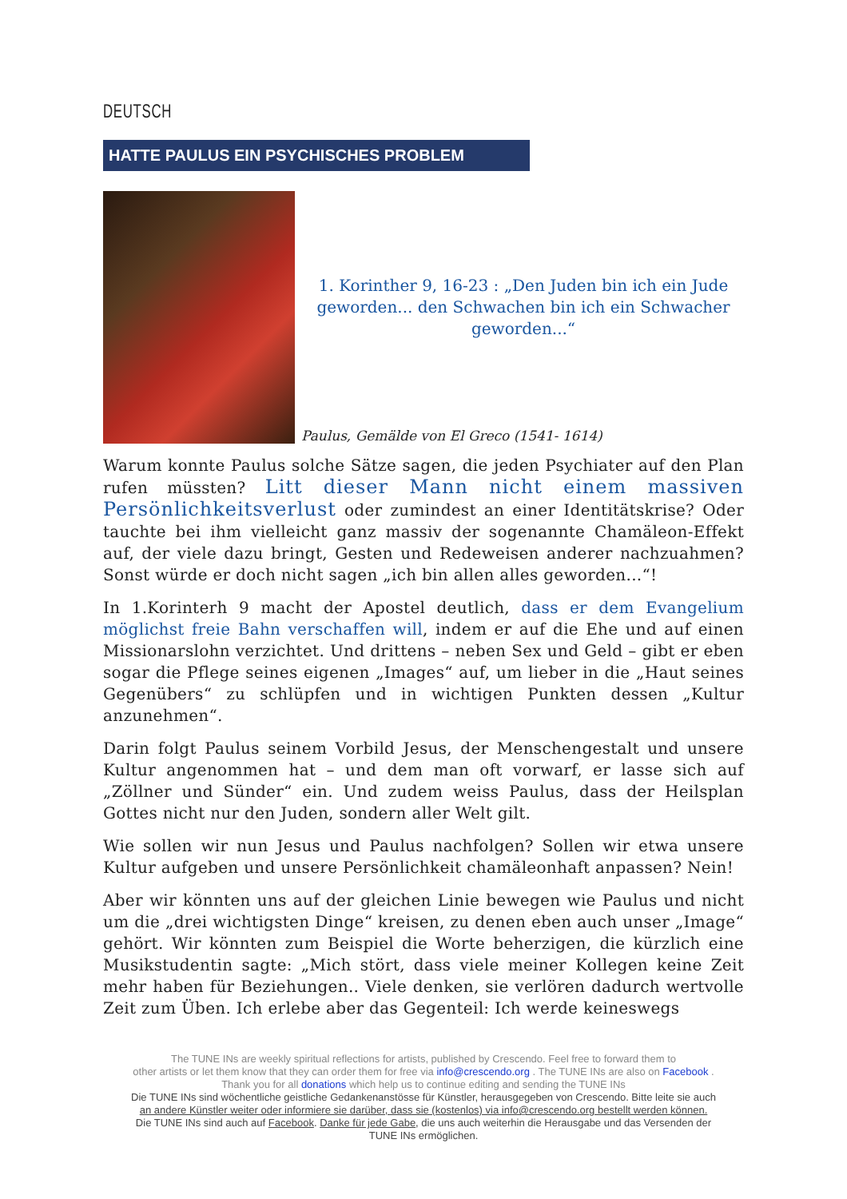DEUTSCH
HATTE PAULUS EIN PSYCHISCHES PROBLEM
1. Korinther 9, 16-23 : „Den Juden bin ich ein Jude geworden... den Schwachen bin ich ein Schwacher geworden...“
Paulus, Gemälde von El Greco (1541- 1614)
Warum konnte Paulus solche Sätze sagen, die jeden Psychiater auf den Plan rufen müssten? Litt dieser Mann nicht einem massiven Persönlichkeitsverlust oder zumindest an einer Identitätskrise? Oder tauchte bei ihm vielleicht ganz massiv der sogenannte Chamäleon-Effekt auf, der viele dazu bringt, Gesten und Redeweisen anderer nachzuahmen? Sonst würde er doch nicht sagen „ich bin allen alles geworden...“!
In 1.Korinterh 9 macht der Apostel deutlich, dass er dem Evangelium möglichst freie Bahn verschaffen will, indem er auf die Ehe und auf einen Missionarslohn verzichtet. Und drittens – neben Sex und Geld – gibt er eben sogar die Pflege seines eigenen „Images“ auf, um lieber in die „Haut seines Gegenübers“ zu schlüpfen und in wichtigen Punkten dessen „Kultur anzunehmen“.
Darin folgt Paulus seinem Vorbild Jesus, der Menschengestalt und unsere Kultur angenommen hat – und dem man oft vorwarf, er lasse sich auf „Zöllner und Sünder“ ein. Und zudem weiss Paulus, dass der Heilsplan Gottes nicht nur den Juden, sondern aller Welt gilt.
Wie sollen wir nun Jesus und Paulus nachfolgen? Sollen wir etwa unsere Kultur aufgeben und unsere Persönlichkeit chamäleonhaft anpassen? Nein!
Aber wir könnten uns auf der gleichen Linie bewegen wie Paulus und nicht um die „drei wichtigsten Dinge“ kreisen, zu denen eben auch unser „Image“ gehört. Wir könnten zum Beispiel die Worte beherzigen, die kürzlich eine Musikstudentin sagte: „Mich stört, dass viele meiner Kollegen keine Zeit mehr haben für Beziehungen.. Viele denken, sie verlören dadurch wertvolle Zeit zum Üben. Ich erlebe aber das Gegenteil: Ich werde keineswegs
The TUNE INs are weekly spiritual reflections for artists, published by Crescendo. Feel free to forward them to
other artists or let them know that they can order them for free via info@crescendo.org . The TUNE INs are also on Facebook .
Thank you for all donations which help us to continue editing and sending the TUNE INs
Die TUNE INs sind wöchentliche geistliche Gedankenanstösse für Künstler, herausgegeben von Crescendo. Bitte leite sie auch
an andere Künstler weiter oder informiere sie darüber, dass sie (kostenlos) via info@crescendo.org bestellt werden können.
Die TUNE INs sind auch auf Facebook. Danke für jede Gabe, die uns auch weiterhin die Herausgabe und das Versenden der
TUNE INs ermöglichen.